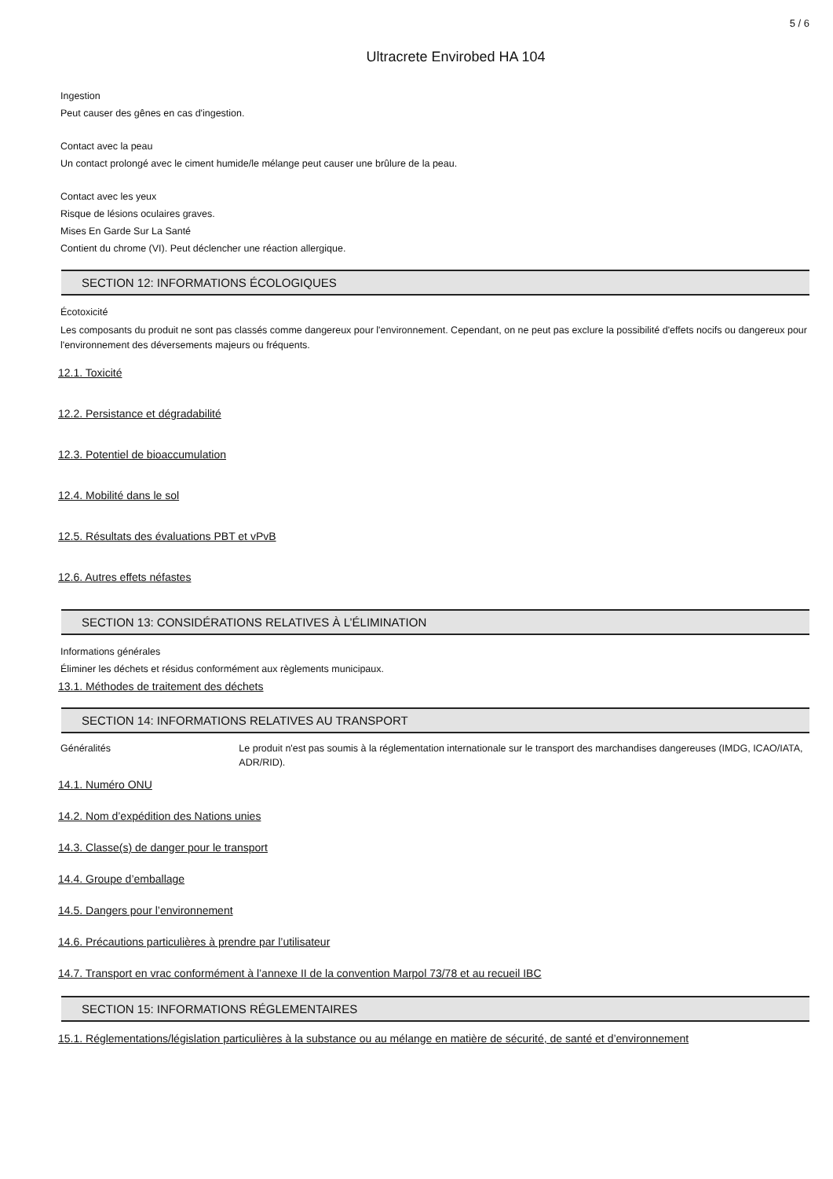5 / 6
Ultracrete Envirobed HA 104
Ingestion
Peut causer des gênes en cas d'ingestion.
Contact avec la peau
Un contact prolongé avec le ciment humide/le mélange peut causer une brûlure de la peau.
Contact avec les yeux
Risque de lésions oculaires graves.
Mises En Garde Sur La Santé
Contient du chrome (VI). Peut déclencher une réaction allergique.
SECTION 12: INFORMATIONS ÉCOLOGIQUES
Écotoxicité
Les composants du produit ne sont pas classés comme dangereux pour l'environnement. Cependant, on ne peut pas exclure la possibilité d'effets nocifs ou dangereux pour l'environnement des déversements majeurs ou fréquents.
12.1. Toxicité
12.2. Persistance et dégradabilité
12.3. Potentiel de bioaccumulation
12.4. Mobilité dans le sol
12.5. Résultats des évaluations PBT et vPvB
12.6. Autres effets néfastes
SECTION 13: CONSIDÉRATIONS RELATIVES À L’ÉLIMINATION
Informations générales
Éliminer les déchets et résidus conformément aux règlements municipaux.
13.1. Méthodes de traitement des déchets
SECTION 14: INFORMATIONS RELATIVES AU TRANSPORT
Généralités Le produit n'est pas soumis à la réglementation internationale sur le transport des marchandises dangereuses (IMDG, ICAO/IATA, ADR/RID).
14.1. Numéro ONU
14.2. Nom d’expédition des Nations unies
14.3. Classe(s) de danger pour le transport
14.4. Groupe d’emballage
14.5. Dangers pour l’environnement
14.6. Précautions particulières à prendre par l’utilisateur
14.7. Transport en vrac conformément à l’annexe II de la convention Marpol 73/78 et au recueil IBC
SECTION 15: INFORMATIONS RÉGLEMENTAIRES
15.1. Réglementations/législation particulières à la substance ou au mélange en matière de sécurité, de santé et d’environnement